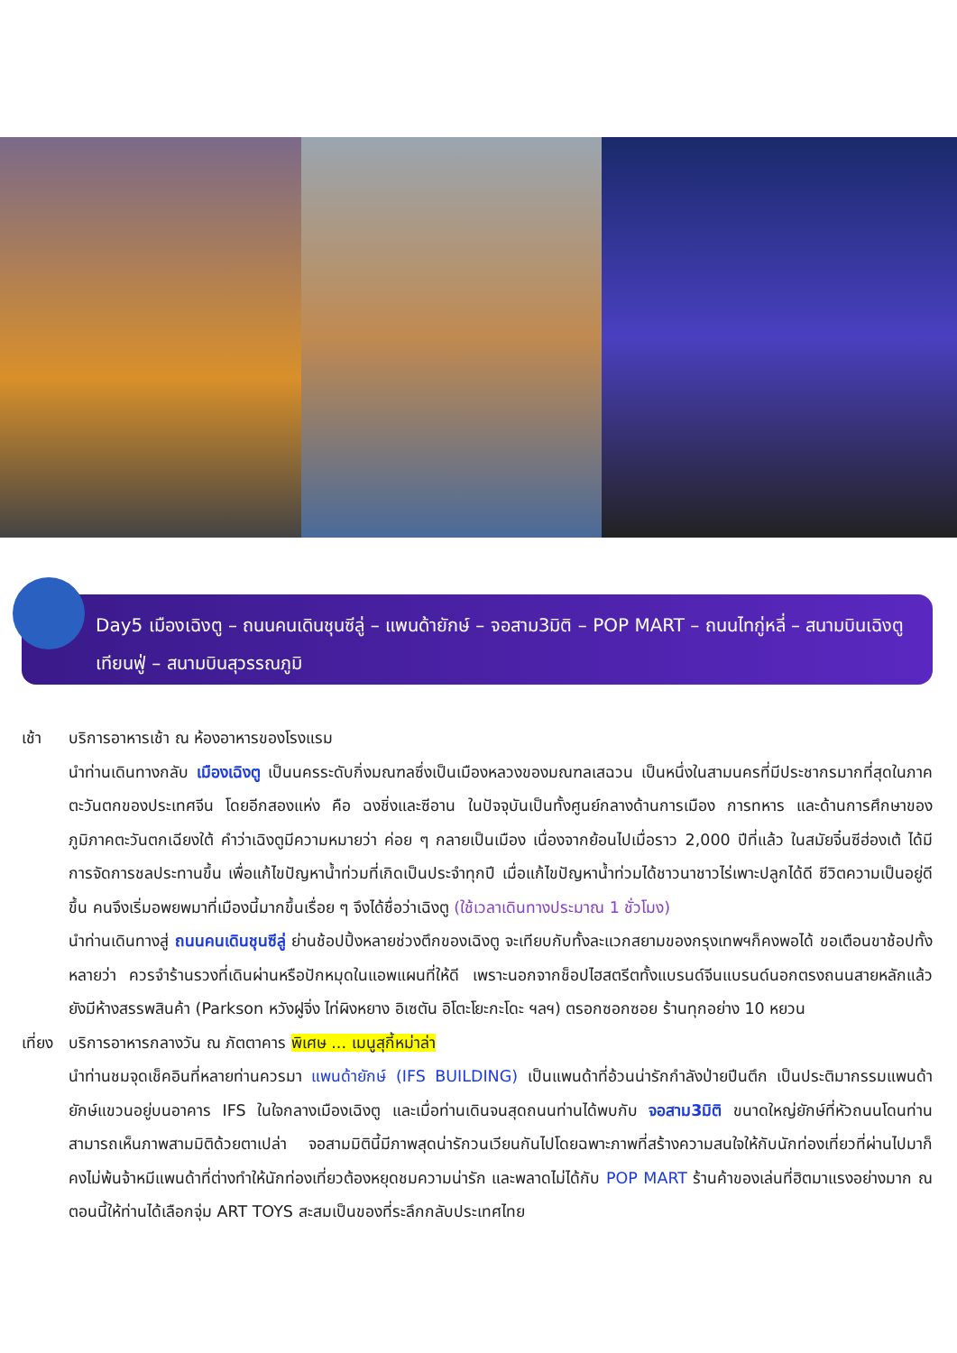Day5 เมืองเฉิงตู – ถนนคนเดินชุนซีลู่ – แพนด้ายักษ์ – จอสาม3มิติ – POP MART – ถนนไทกู่หลี่ – สนามบินเฉิงตูเทียนฟู่ – สนามบินสุวรรณภูมิ
เช้า บริการอาหารเช้า ณ ห้องอาหารของโรงแรม
นำท่านเดินทางกลับ เมืองเฉิงตู เป็นนครระดับกิ่งมณฑลซึ่งเป็นเมืองหลวงของมณฑลเสฉวน เป็นหนึ่งในสามนครที่มีประชากรมากที่สุดในภาคตะวันตกของประเทศจีน โดยอีกสองแห่ง คือ ฉงชิ่งและซีอาน ในปัจจุบันเป็นทั้งศูนย์กลางด้านการเมือง การทหาร และด้านการศึกษาของภูมิภาคตะวันตกเฉียงใต้ คำว่าเฉิงตูมีความหมายว่า ค่อย ๆ กลายเป็นเมือง เนื่องจากย้อนไปเมื่อราว 2,000 ปีที่แล้ว ในสมัยจิ๋นซีฮ่องเต้ ได้มีการจัดการชลประทานขึ้น เพื่อแก้ไขปัญหาน้ำท่วมที่เกิดเป็นประจำทุกปี เมื่อแก้ไขปัญหาน้ำท่วมได้ชาวนาชาวไร่เพาะปลูกได้ดี ชีวิตความเป็นอยู่ดีขึ้น คนจึงเริ่มอพยพมาที่เมืองนี้มากขึ้นเรื่อย ๆ จึงได้ชื่อว่าเฉิงตู (ใช้เวลาเดินทางประมาณ 1 ชั่วโมง)
นำท่านเดินทางสู่ ถนนคนเดินชุนซีลู่ ย่านช้อปปิ้งหลายช่วงตึกของเฉิงตู จะเทียบกับทั้งละแวกสยามของกรุงเทพฯก็คงพอได้ ขอเตือนขาช้อปทั้งหลายว่า ควรจำร้านรวงที่เดินผ่านหรือปักหมุดในแอพแผนที่ให้ดี เพราะนอกจากช็อปไฮสตรีตทั้งแบรนด์จีนแบรนด์นอกตรงถนนสายหลักแล้ว ยังมีห้างสรรพสินค้า (Parkson หวังฝูจิ่ง ไท่ผิงหยาง อิเซตัน อิโตะโยะกะโดะ ฯลฯ) ตรอกซอกซอย ร้านทุกอย่าง 10 หยวน
เที่ยง
บริการอาหารกลางวัน ณ ภัตตาคาร พิเศษ ... เมนูสุกี้หม่าล่า
นำท่านชมจุดเช็คอินที่หลายท่านควรมา แพนด้ายักษ์ (IFS BUILDING) เป็นแพนด้าที่อ้วนน่ารักกำลังป่ายปีนตึก เป็นประติมากรรมแพนด้ายักษ์แขวนอยู่บนอาคาร IFS ในใจกลางเมืองเฉิงตู และเมื่อท่านเดินจนสุดถนนท่านได้พบกับ จอสาม3มิติ ขนาดใหญ่ยักษ์ที่หัวถนนโดนท่านสามารถเห็นภาพสามมิติด้วยตาเปล่า จอสามมิตินี้มีภาพสุดน่ารักวนเวียนกันไปโดยฉพาะภาพที่สร้างความสนใจให้กับนักท่องเที่ยวที่ผ่านไปมาก็คงไม่พ้นจ้าหมีแพนด้าที่ต่างทำให้นักท่องเที่ยวต้องหยุดชมความน่ารัก และพลาดไม่ได้กับ POP MART ร้านค้าของเล่นที่ฮิตมาแรงอย่างมาก ณ ตอนนี้ให้ท่านได้เลือกจุ่ม ART TOYS สะสมเป็นของที่ระลึกกลับประเทศไทย